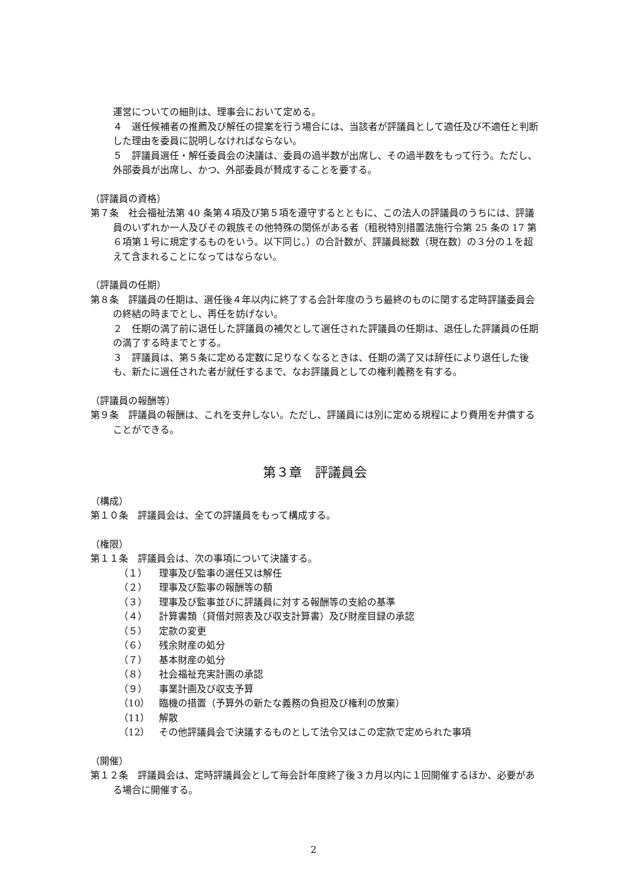運営についての細則は、理事会において定める。
４　選任候補者の推薦及び解任の提案を行う場合には、当該者が評議員として適任及び不適任と判断した理由を委員に説明しなければならない。
５　評議員選任・解任委員会の決議は、委員の過半数が出席し、その過半数をもって行う。ただし、外部委員が出席し、かつ、外部委員が賛成することを要する。
（評議員の資格）
第７条　社会福祉法第 40 条第４項及び第５項を遵守するとともに、この法人の評議員のうちには、評議員のいずれか一人及びその親族その他特殊の関係がある者（租税特別措置法施行令第 25 条の 17 第６項第１号に規定するものをいう。以下同じ。）の合計数が、評議員総数（現在数）の３分の１を超えて含まれることになってはならない。
（評議員の任期）
第８条　評議員の任期は、選任後４年以内に終了する会計年度のうち最終のものに関する定時評議委員会の終結の時までとし、再任を妨げない。
２　任期の満了前に退任した評議員の補欠として選任された評議員の任期は、退任した評議員の任期の満了する時までとする。
３　評議員は、第５条に定める定数に足りなくなるときは、任期の満了又は辞任により退任した後も、新たに選任された者が就任するまで、なお評議員としての権利義務を有する。
（評議員の報酬等）
第９条　評議員の報酬は、これを支弁しない。ただし、評議員には別に定める規程により費用を弁償することができる。
第３章　評議員会
（構成）
第１０条　評議員会は、全ての評議員をもって構成する。
（権限）
第１１条　評議員会は、次の事項について決議する。
（１） 理事及び監事の選任又は解任
（２） 理事及び監事の報酬等の額
（３） 理事及び監事並びに評議員に対する報酬等の支給の基準
（４） 計算書類（貸借対照表及び収支計算書）及び財産目録の承認
（５） 定款の変更
（６） 残余財産の処分
（７） 基本財産の処分
（８） 社会福祉充実計画の承認
（９） 事業計画及び収支予算
（10） 臨機の措置（予算外の新たな義務の負担及び権利の放棄）
（11） 解散
（12） その他評議員会で決議するものとして法令又はこの定款で定められた事項
（開催）
第１２条　評議員会は、定時評議員会として毎会計年度終了後３カ月以内に１回開催するほか、必要がある場合に開催する。
2